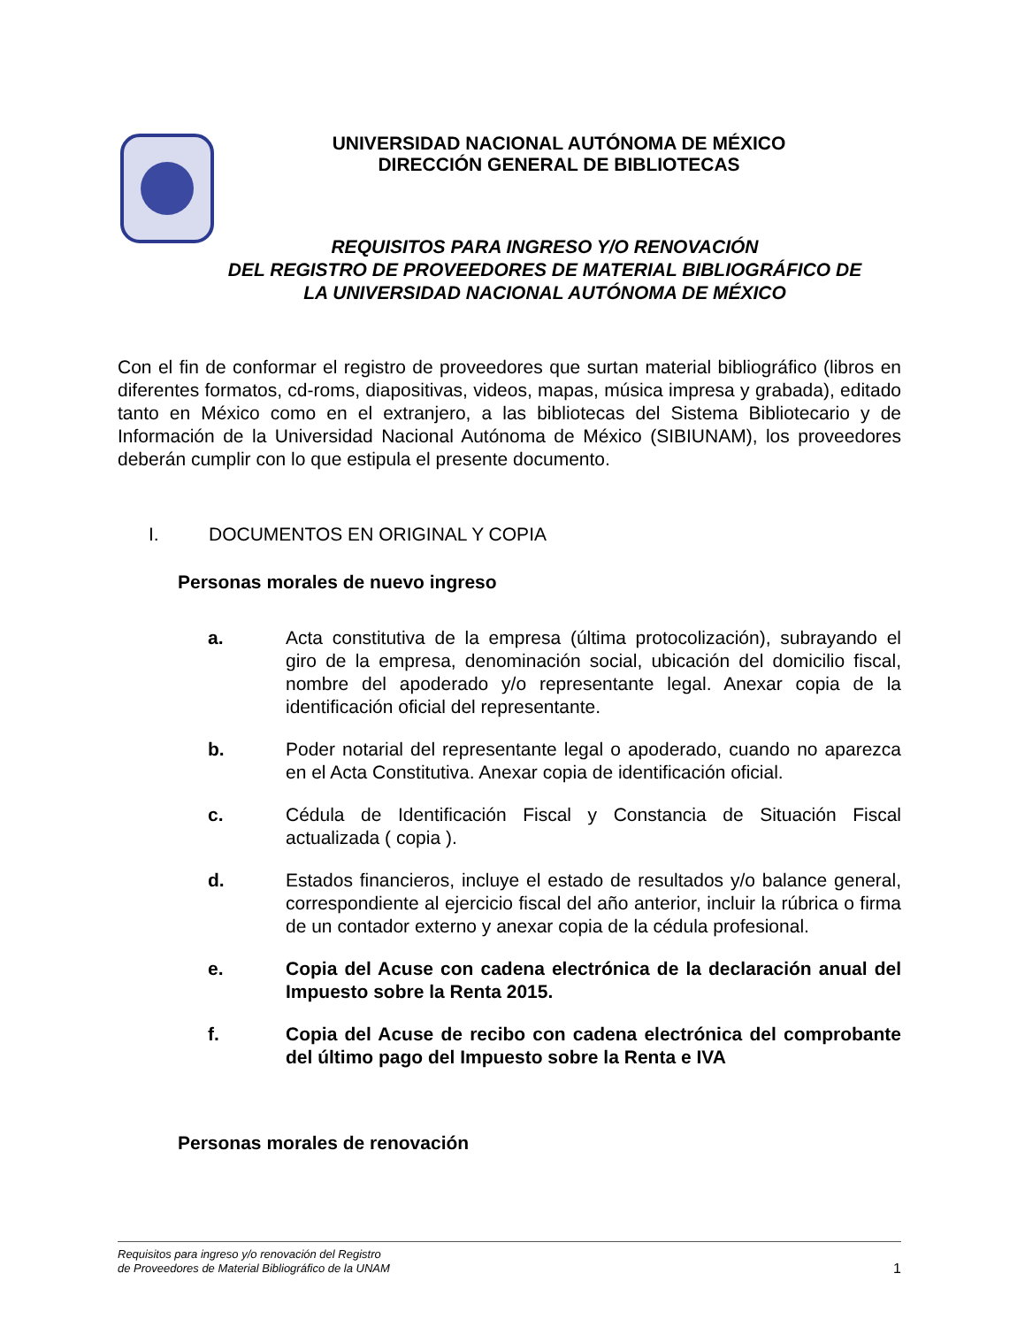UNIVERSIDAD NACIONAL AUTÓNOMA DE MÉXICO
DIRECCIÓN GENERAL DE BIBLIOTECAS
REQUISITOS PARA INGRESO Y/O RENOVACIÓN
DEL REGISTRO DE PROVEEDORES DE MATERIAL BIBLIOGRÁFICO DE
LA UNIVERSIDAD NACIONAL AUTÓNOMA DE MÉXICO
Con el fin de conformar el registro de proveedores que surtan material bibliográfico (libros en diferentes formatos, cd-roms, diapositivas, videos, mapas, música impresa y grabada), editado tanto en México como en el extranjero, a las bibliotecas del Sistema Bibliotecario y de Información de la Universidad Nacional Autónoma de México (SIBIUNAM), los proveedores deberán cumplir con lo que estipula el presente documento.
I. DOCUMENTOS EN ORIGINAL Y COPIA
Personas morales de nuevo ingreso
a. Acta constitutiva de la empresa (última protocolización), subrayando el giro de la empresa, denominación social, ubicación del domicilio fiscal, nombre del apoderado y/o representante legal. Anexar copia de la identificación oficial del representante.
b. Poder notarial del representante legal o apoderado, cuando no aparezca en el Acta Constitutiva. Anexar copia de identificación oficial.
c. Cédula de Identificación Fiscal y Constancia de Situación Fiscal actualizada ( copia ).
d. Estados financieros, incluye el estado de resultados y/o balance general, correspondiente al ejercicio fiscal del año anterior, incluir la rúbrica o firma de un contador externo y anexar copia de la cédula profesional.
e. Copia del Acuse con cadena electrónica de la declaración anual del Impuesto sobre la Renta 2015.
f. Copia del Acuse de recibo con cadena electrónica del comprobante del último pago del Impuesto sobre la Renta e IVA
Personas morales de renovación
Requisitos para ingreso y/o renovación del Registro
de Proveedores de Material Bibliográfico de la UNAM
1